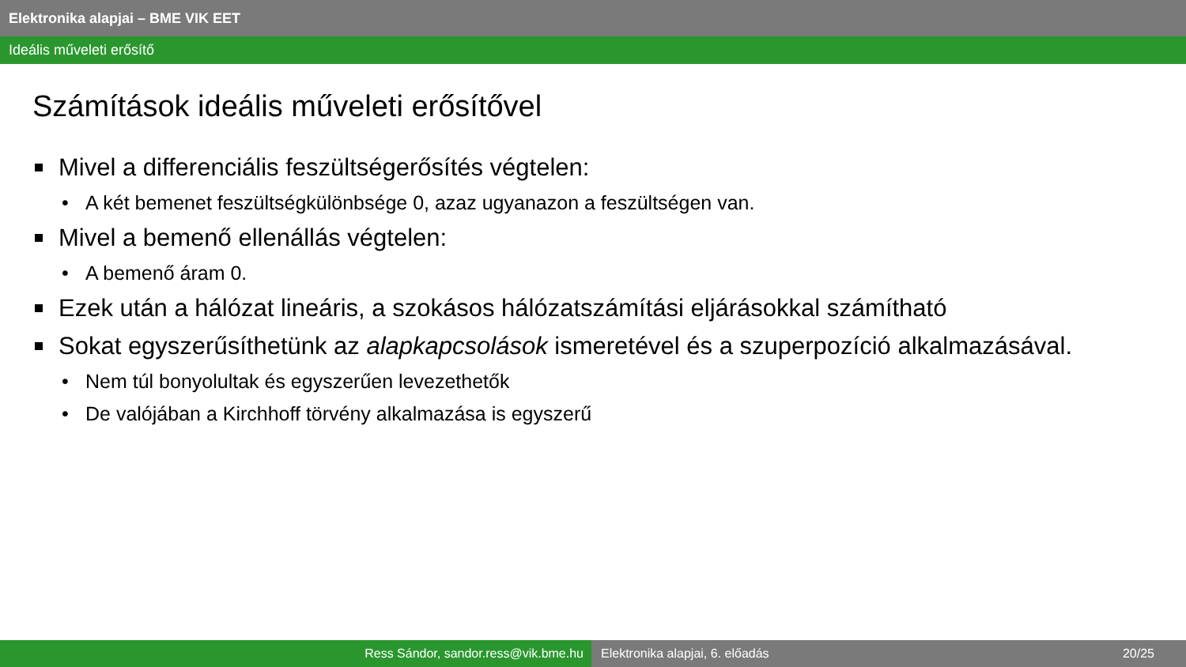Elektronika alapjai – BME VIK EET
Ideális műveleti erősítő
Számítások ideális műveleti erősítővel
Mivel a differenciális feszültségerősítés végtelen:
A két bemenet feszültségkülönbsége 0, azaz ugyanazon a feszültségen van.
Mivel a bemenő ellenállás végtelen:
A bemenő áram 0.
Ezek után a hálózat lineáris, a szokásos hálózatszámítási eljárásokkal számítható
Sokat egyszerűsíthetünk az alapkapcsolások ismeretével és a szuperpozíció alkalmazásával.
Nem túl bonyolultak és egyszerűen levezethetők
De valójában a Kirchhoff törvény alkalmazása is egyszerű
Ress Sándor, sandor.ress@vik.bme.hu Elektronika alapjai, 6. előadás 20/25